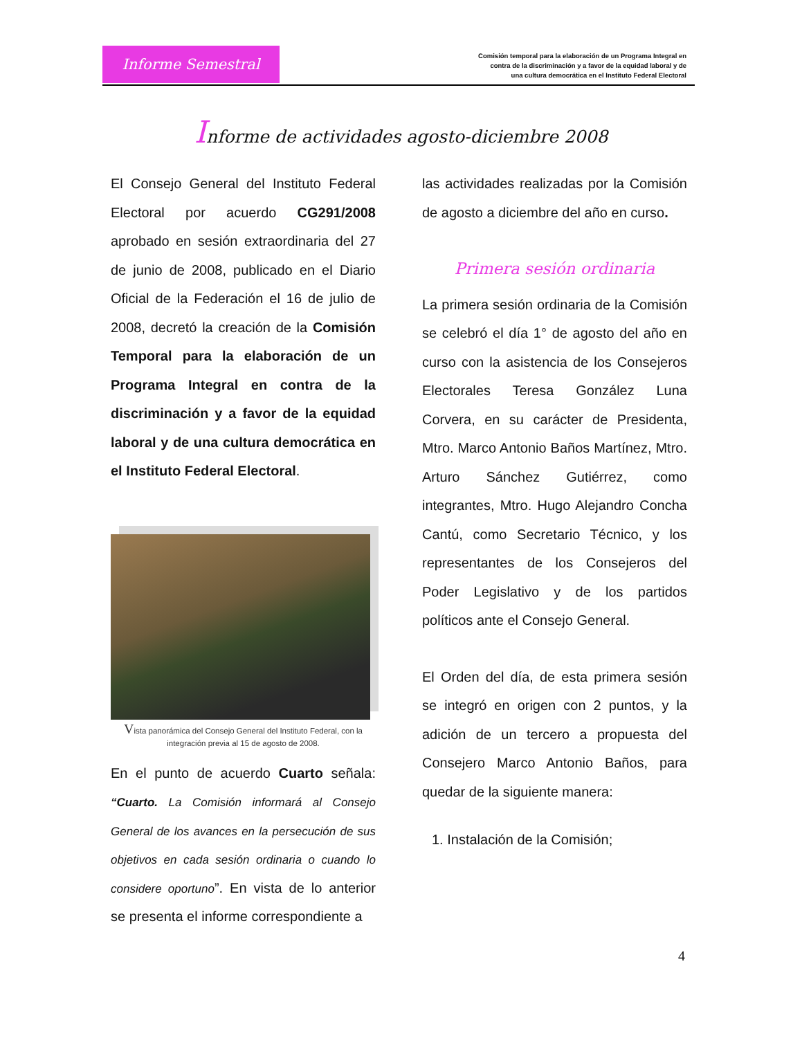Informe Semestral
Comisión temporal para la elaboración de un Programa Integral en
contra de la discriminación y a favor de la equidad laboral y de
una cultura democrática en el Instituto Federal Electoral
Informe de actividades agosto-diciembre 2008
El Consejo General del Instituto Federal Electoral por acuerdo CG291/2008 aprobado en sesión extraordinaria del 27 de junio de 2008, publicado en el Diario Oficial de la Federación el 16 de julio de 2008, decretó la creación de la Comisión Temporal para la elaboración de un Programa Integral en contra de la discriminación y a favor de la equidad laboral y de una cultura democrática en el Instituto Federal Electoral.
Vista panorámica del Consejo General del Instituto Federal, con la integración previa al 15 de agosto de 2008.
En el punto de acuerdo Cuarto señala: “Cuarto. La Comisión informará al Consejo General de los avances en la persecución de sus objetivos en cada sesión ordinaria o cuando lo considere oportuno”. En vista de lo anterior se presenta el informe correspondiente a
las actividades realizadas por la Comisión de agosto a diciembre del año en curso.
Primera sesión ordinaria
La primera sesión ordinaria de la Comisión se celebró el día 1° de agosto del año en curso con la asistencia de los Consejeros Electorales Teresa González Luna Corvera, en su carácter de Presidenta, Mtro. Marco Antonio Baños Martínez, Mtro. Arturo Sánchez Gutiérrez, como integrantes, Mtro. Hugo Alejandro Concha Cantú, como Secretario Técnico, y los representantes de los Consejeros del Poder Legislativo y de los partidos políticos ante el Consejo General.
El Orden del día, de esta primera sesión se integró en origen con 2 puntos, y la adición de un tercero a propuesta del Consejero Marco Antonio Baños, para quedar de la siguiente manera:
1. Instalación de la Comisión;
4